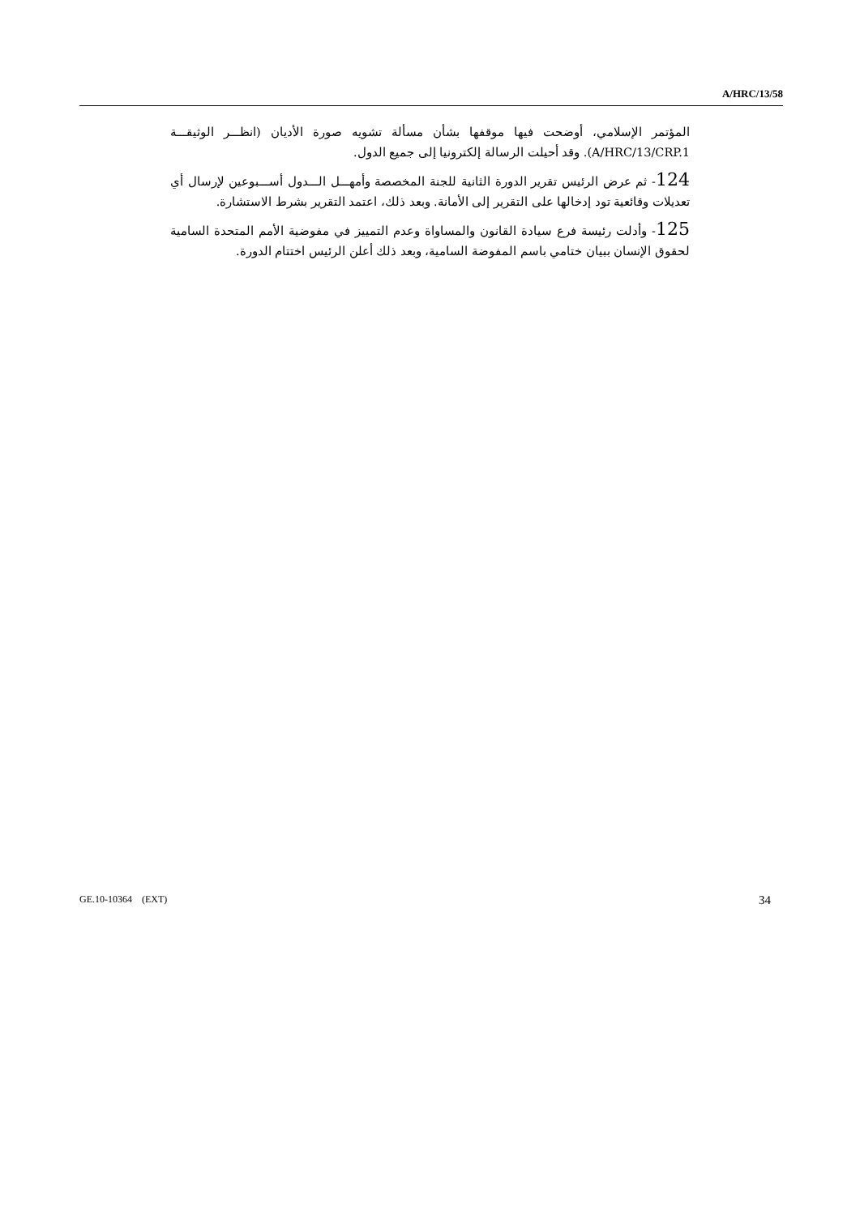A/HRC/13/58
المؤتمر الإسلامي، أوضحت فيها موقفها بشأن مسألة تشويه صورة الأديان (انظـــر الوثيقـــة A/HRC/13/CRP.1). وقد أحيلت الرسالة إلكترونيا إلى جميع الدول.
124- ثم عرض الرئيس تقرير الدورة الثانية للجنة المخصصة وأمهـــل الـــدول أســـبوعين لإرسال أي تعديلات وقائعية تود إدخالها على التقرير إلى الأمانة. وبعد ذلك، اعتمد التقرير بشرط الاستشارة.
125- وأدلت رئيسة فرع سيادة القانون والمساواة وعدم التمييز في مفوضية الأمم المتحدة السامية لحقوق الإنسان ببيان ختامي باسم المفوضة السامية، وبعد ذلك أعلن الرئيس اختتام الدورة.
GE.10-10364 (EXT) 34